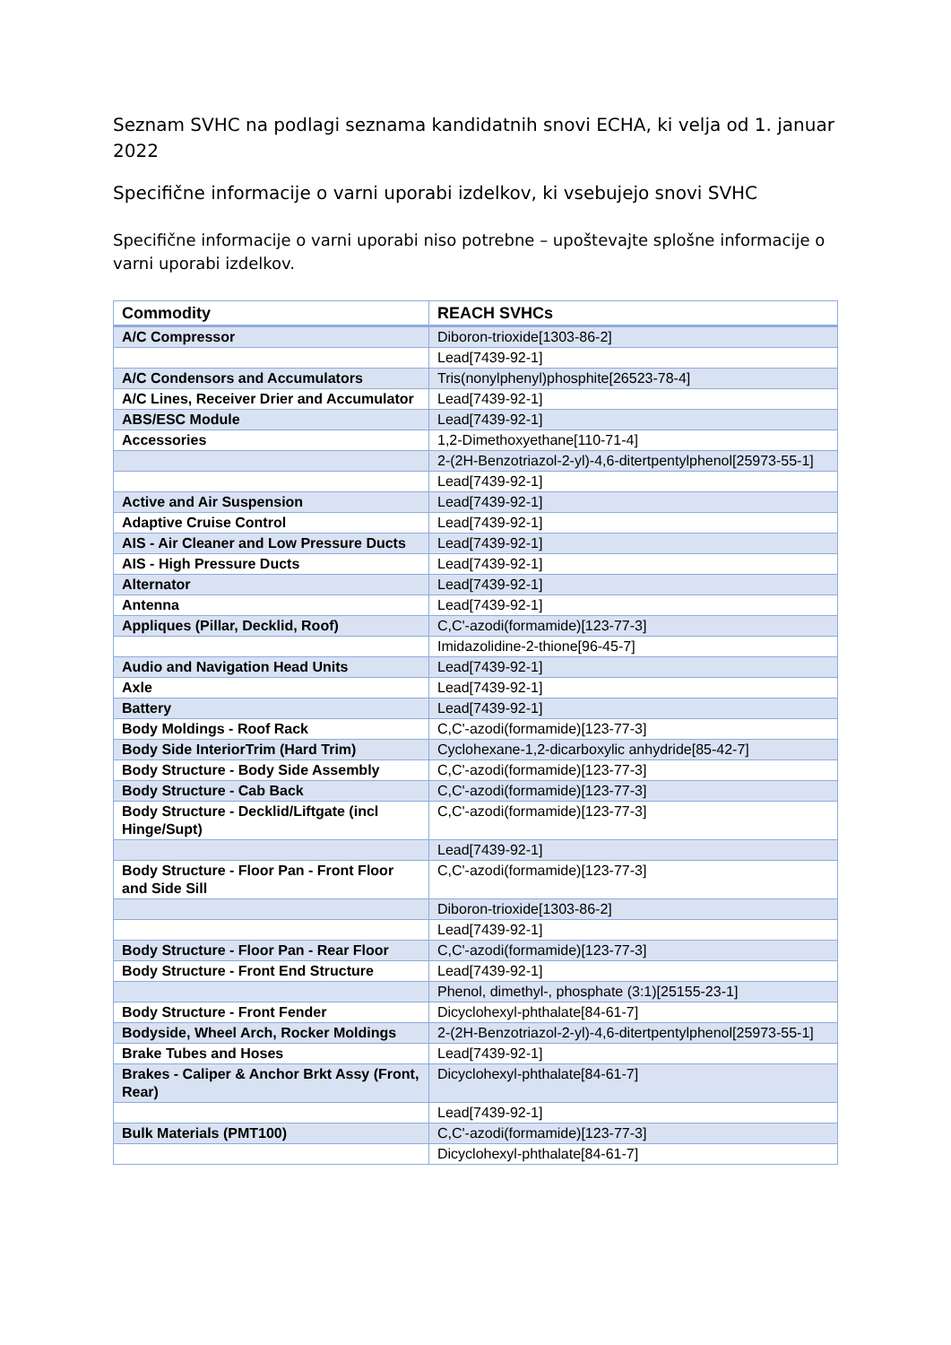Seznam SVHC na podlagi seznama kandidatnih snovi ECHA, ki velja od 1. januar 2022
Specifične informacije o varni uporabi izdelkov, ki vsebujejo snovi SVHC
Specifične informacije o varni uporabi niso potrebne – upoštevajte splošne informacije o varni uporabi izdelkov.
| Commodity | REACH SVHCs |
| --- | --- |
| A/C Compressor | Diboron-trioxide[1303-86-2] |
| | Lead[7439-92-1] |
| A/C Condensors and Accumulators | Tris(nonylphenyl)phosphite[26523-78-4] |
| A/C Lines, Receiver Drier and Accumulator | Lead[7439-92-1] |
| ABS/ESC Module | Lead[7439-92-1] |
| Accessories | 1,2-Dimethoxyethane[110-71-4] |
| | 2-(2H-Benzotriazol-2-yl)-4,6-ditertpentylphenol[25973-55-1] |
| | Lead[7439-92-1] |
| Active and Air Suspension | Lead[7439-92-1] |
| Adaptive Cruise Control | Lead[7439-92-1] |
| AIS - Air Cleaner and Low Pressure Ducts | Lead[7439-92-1] |
| AIS - High Pressure Ducts | Lead[7439-92-1] |
| Alternator | Lead[7439-92-1] |
| Antenna | Lead[7439-92-1] |
| Appliques (Pillar, Decklid, Roof) | C,C'-azodi(formamide)[123-77-3] |
| | Imidazolidine-2-thione[96-45-7] |
| Audio and Navigation Head Units | Lead[7439-92-1] |
| Axle | Lead[7439-92-1] |
| Battery | Lead[7439-92-1] |
| Body Moldings - Roof Rack | C,C'-azodi(formamide)[123-77-3] |
| Body Side InteriorTrim (Hard Trim) | Cyclohexane-1,2-dicarboxylic anhydride[85-42-7] |
| Body Structure - Body Side Assembly | C,C'-azodi(formamide)[123-77-3] |
| Body Structure - Cab Back | C,C'-azodi(formamide)[123-77-3] |
| Body Structure - Decklid/Liftgate (incl Hinge/Supt) | C,C'-azodi(formamide)[123-77-3] |
| | Lead[7439-92-1] |
| Body Structure - Floor Pan - Front Floor and Side Sill | C,C'-azodi(formamide)[123-77-3] |
| | Diboron-trioxide[1303-86-2] |
| | Lead[7439-92-1] |
| Body Structure - Floor Pan - Rear Floor | C,C'-azodi(formamide)[123-77-3] |
| Body Structure - Front End Structure | Lead[7439-92-1] |
| | Phenol, dimethyl-, phosphate (3:1)[25155-23-1] |
| Body Structure - Front Fender | Dicyclohexyl-phthalate[84-61-7] |
| Bodyside, Wheel Arch, Rocker Moldings | 2-(2H-Benzotriazol-2-yl)-4,6-ditertpentylphenol[25973-55-1] |
| Brake Tubes and Hoses | Lead[7439-92-1] |
| Brakes - Caliper & Anchor Brkt Assy (Front, Rear) | Dicyclohexyl-phthalate[84-61-7] |
| | Lead[7439-92-1] |
| Bulk Materials (PMT100) | C,C'-azodi(formamide)[123-77-3] |
| | Dicyclohexyl-phthalate[84-61-7] |